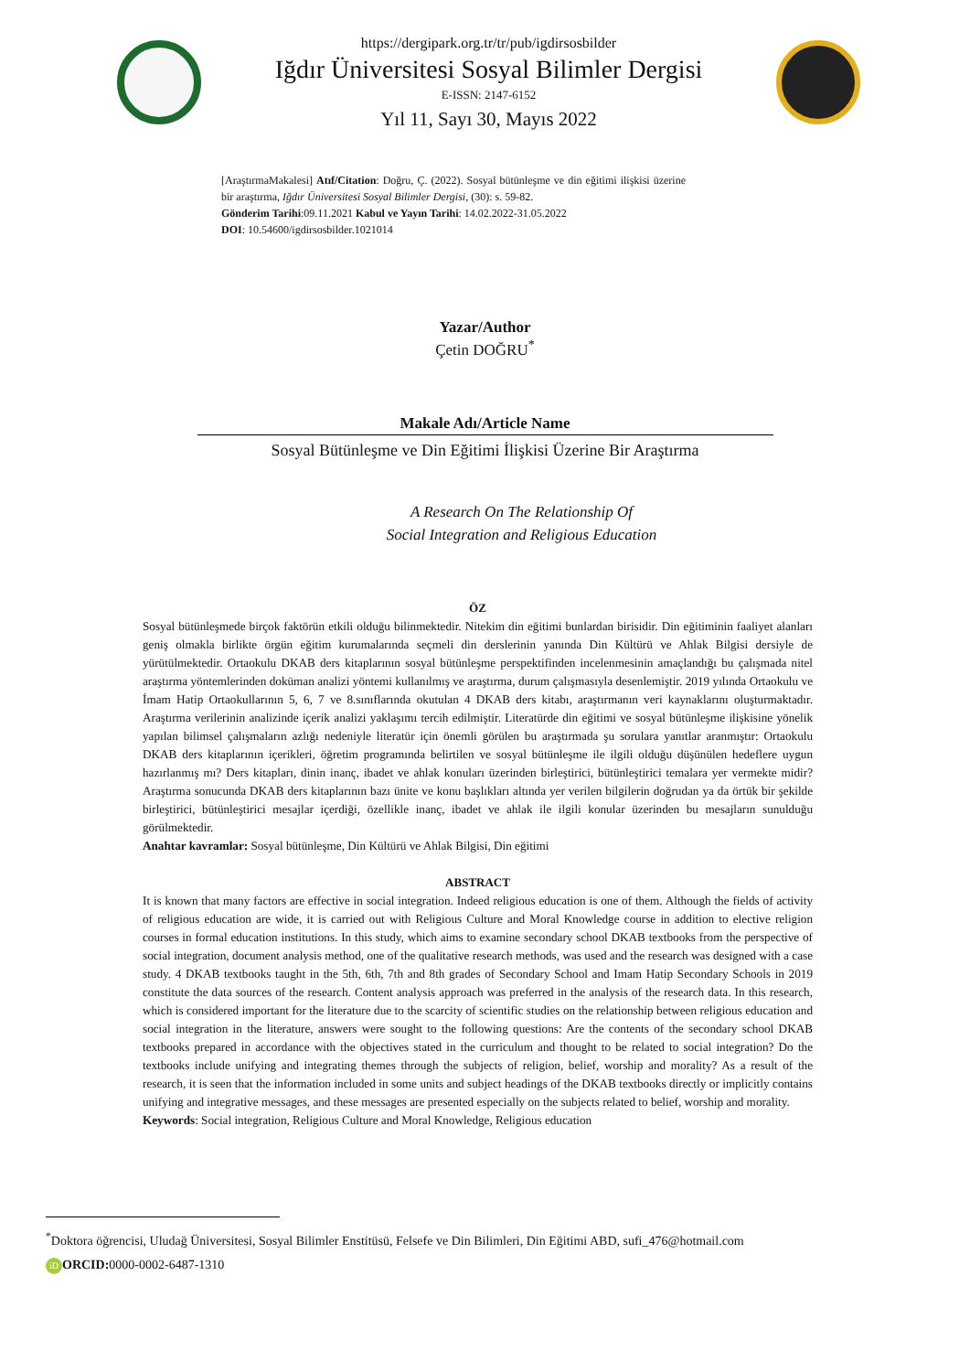https://dergipark.org.tr/tr/pub/igdirsosbilder
Iğdır Üniversitesi Sosyal Bilimler Dergisi
E-ISSN: 2147-6152
Yıl 11, Sayı 30, Mayıs 2022
[AraştırmaMakalesi] Atıf/Citation: Doğru, Ç. (2022). Sosyal bütünleşme ve din eğitimi ilişkisi üzerine bir araştırma, Iğdır Üniversitesi Sosyal Bilimler Dergisi, (30): s. 59-82.
Gönderim Tarihi:09.11.2021 Kabul ve Yayın Tarihi: 14.02.2022-31.05.2022
DOI: 10.54600/igdirsosbilder.1021014
Yazar/Author
Çetin DOĞRU<sup>*</sup>
Makale Adı/Article Name
Sosyal Bütünleşme ve Din Eğitimi İlişkisi Üzerine Bir Araştırma
A Research On The Relationship Of
Social Integration and Religious Education
ÖZ
Sosyal bütünleşmede birçok faktörün etkili olduğu bilinmektedir. Nitekim din eğitimi bunlardan birisidir. Din eğitiminin faaliyet alanları geniş olmakla birlikte örgün eğitim kurumalarında seçmeli din derslerinin yanında Din Kültürü ve Ahlak Bilgisi dersiyle de yürütülmektedir. Ortaokulu DKAB ders kitaplarının sosyal bütünleşme perspektifinden incelenmesinin amaçlandığı bu çalışmada nitel araştırma yöntemlerinden doküman analizi yöntemi kullanılmış ve araştırma, durum çalışmasıyla desenlemiştir. 2019 yılında Ortaokulu ve İmam Hatip Ortaokullarının 5, 6, 7 ve 8.sınıflarında okutulan 4 DKAB ders kitabı, araştırmanın veri kaynaklarını oluşturmaktadır. Araştırma verilerinin analizinde içerik analizi yaklaşımı tercih edilmiştir. Literatürde din eğitimi ve sosyal bütünleşme ilişkisine yönelik yapılan bilimsel çalışmaların azlığı nedeniyle literatür için önemli görülen bu araştırmada şu sorulara yanıtlar aranmıştır: Ortaokulu DKAB ders kitaplarının içerikleri, öğretim programında belirtilen ve sosyal bütünleşme ile ilgili olduğu düşünülen hedeflere uygun hazırlanmış mı? Ders kitapları, dinin inanç, ibadet ve ahlak konuları üzerinden birleştirici, bütünleştirici temalara yer vermekte midir? Araştırma sonucunda DKAB ders kitaplarının bazı ünite ve konu başlıkları altında yer verilen bilgilerin doğrudan ya da örtük bir şekilde birleştirici, bütünleştirici mesajlar içerdiği, özellikle inanç, ibadet ve ahlak ile ilgili konular üzerinden bu mesajların sunulduğu görülmektedir.
Anahtar kavramlar: Sosyal bütünleşme, Din Kültürü ve Ahlak Bilgisi, Din eğitimi
ABSTRACT
It is known that many factors are effective in social integration. Indeed religious education is one of them. Although the fields of activity of religious education are wide, it is carried out with Religious Culture and Moral Knowledge course in addition to elective religion courses in formal education institutions. In this study, which aims to examine secondary school DKAB textbooks from the perspective of social integration, document analysis method, one of the qualitative research methods, was used and the research was designed with a case study. 4 DKAB textbooks taught in the 5th, 6th, 7th and 8th grades of Secondary School and Imam Hatip Secondary Schools in 2019 constitute the data sources of the research. Content analysis approach was preferred in the analysis of the research data. In this research, which is considered important for the literature due to the scarcity of scientific studies on the relationship between religious education and social integration in the literature, answers were sought to the following questions: Are the contents of the secondary school DKAB textbooks prepared in accordance with the objectives stated in the curriculum and thought to be related to social integration? Do the textbooks include unifying and integrating themes through the subjects of religion, belief, worship and morality? As a result of the research, it is seen that the information included in some units and subject headings of the DKAB textbooks directly or implicitly contains unifying and integrative messages, and these messages are presented especially on the subjects related to belief, worship and morality.
Keywords: Social integration, Religious Culture and Moral Knowledge, Religious education
<sup>*</sup> Doktora öğrencisi, Uludağ Üniversitesi, Sosyal Bilimler Enstitüsü, Felsefe ve Din Bilimleri, Din Eğitimi ABD, sufi_476@hotmail.com
iD ORCID: 0000-0002-6487-1310